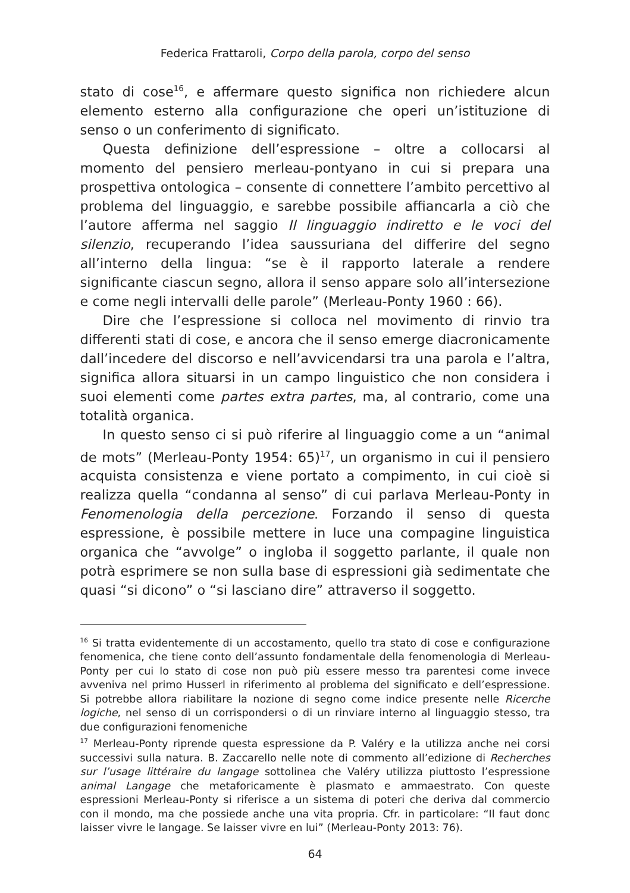Federica Frattaroli, Corpo della parola, corpo del senso
stato di cose<sup>16</sup>, e affermare questo significa non richiedere alcun elemento esterno alla configurazione che operi un’istituzione di senso o un conferimento di significato.
Questa definizione dell’espressione – oltre a collocarsi al momento del pensiero merleau-pontyano in cui si prepara una prospettiva ontologica – consente di connettere l’ambito percettivo al problema del linguaggio, e sarebbe possibile affiancarla a ciò che l’autore afferma nel saggio Il linguaggio indiretto e le voci del silenzio, recuperando l’idea saussuriana del differire del segno all’interno della lingua: “se è il rapporto laterale a rendere significante ciascun segno, allora il senso appare solo all’intersezione e come negli intervalli delle parole” (Merleau-Ponty 1960 : 66).
Dire che l’espressione si colloca nel movimento di rinvio tra differenti stati di cose, e ancora che il senso emerge diacronicamente dall’incedere del discorso e nell’avvicendarsi tra una parola e l’altra, significa allora situarsi in un campo linguistico che non considera i suoi elementi come partes extra partes, ma, al contrario, come una totalità organica.
In questo senso ci si può riferire al linguaggio come a un “animal de mots” (Merleau-Ponty 1954: 65)<sup>17</sup>, un organismo in cui il pensiero acquista consistenza e viene portato a compimento, in cui cioè si realizza quella “condanna al senso” di cui parlava Merleau-Ponty in Fenomenologia della percezione. Forzando il senso di questa espressione, è possibile mettere in luce una compagine linguistica organica che “avvolge” o ingloba il soggetto parlante, il quale non potrà esprimere se non sulla base di espressioni già sedimentate che quasi “si dicono” o “si lasciano dire” attraverso il soggetto.
<sup>16</sup> Si tratta evidentemente di un accostamento, quello tra stato di cose e configurazione fenomenica, che tiene conto dell’assunto fondamentale della fenomenologia di Merleau-Ponty per cui lo stato di cose non può più essere messo tra parentesi come invece avveniva nel primo Husserl in riferimento al problema del significato e dell’espressione. Si potrebbe allora riabilitare la nozione di segno come indice presente nelle Ricerche logiche, nel senso di un corrispondersi o di un rinviare interno al linguaggio stesso, tra due configurazioni fenomeniche
<sup>17</sup> Merleau-Ponty riprende questa espressione da P. Valéry e la utilizza anche nei corsi successivi sulla natura. B. Zaccarello nelle note di commento all’edizione di Recherches sur l’usage littéraire du langage sottolinea che Valéry utilizza piuttosto l’espressione animal Langage che metaforicamente è plasmato e ammaestrato. Con queste espressioni Merleau-Ponty si riferisce a un sistema di poteri che deriva dal commercio con il mondo, ma che possiede anche una vita propria. Cfr. in particolare: “Il faut donc laisser vivre le langage. Se laisser vivre en lui” (Merleau-Ponty 2013: 76).
64